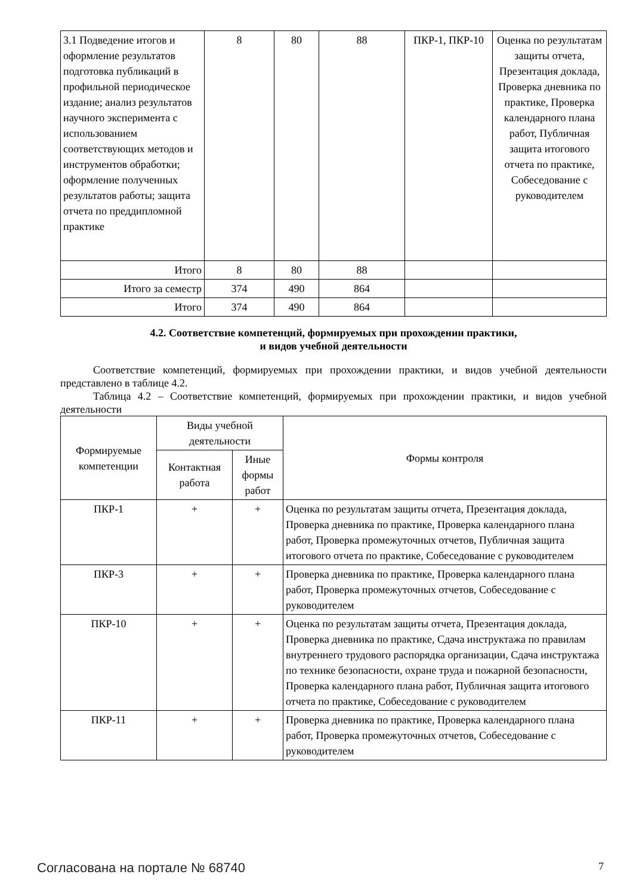| 3.1 Подведение итогов и оформление результатов подготовка публикаций в профильной периодическое издание; анализ результатов научного эксперимента с использованием соответствующих методов и инструментов обработки; оформление полученных результатов работы; защита отчета по преддипломной практике | 8 | 80 | 88 | ПКР-1, ПКР-10 | Оценка по результатам защиты отчета, Презентация доклада, Проверка дневника по практике, Проверка календарного плана работ, Публичная защита итогового отчета по практике, Собеседование с руководителем |
| Итого | 8 | 80 | 88 | | |
| Итого за семестр | 374 | 490 | 864 | | |
| Итого | 374 | 490 | 864 | | |
4.2. Соответствие компетенций, формируемых при прохождении практики,
и видов учебной деятельности
Соответствие компетенций, формируемых при прохождении практики, и видов учебной деятельности представлено в таблице 4.2.
Таблица 4.2 – Соответствие компетенций, формируемых при прохождении практики, и видов учебной деятельности
| Формируемые компетенции | Виды учебной деятельности | | Формы контроля |
| --- | --- | --- | --- |
| | Контактная работа | Иные формы работ | |
| ПКР-1 | + | + | Оценка по результатам защиты отчета, Презентация доклада, Проверка дневника по практике, Проверка календарного плана работ, Проверка промежуточных отчетов, Публичная защита итогового отчета по практике, Собеседование с руководителем |
| ПКР-3 | + | + | Проверка дневника по практике, Проверка календарного плана работ, Проверка промежуточных отчетов, Собеседование с руководителем |
| ПКР-10 | + | + | Оценка по результатам защиты отчета, Презентация доклада, Проверка дневника по практике, Сдача инструктажа по правилам внутреннего трудового распорядка организации, Сдача инструктажа по технике безопасности, охране труда и пожарной безопасности, Проверка календарного плана работ, Публичная защита итогового отчета по практике, Собеседование с руководителем |
| ПКР-11 | + | + | Проверка дневника по практике, Проверка календарного плана работ, Проверка промежуточных отчетов, Собеседование с руководителем |
Согласована на портале № 68740 7